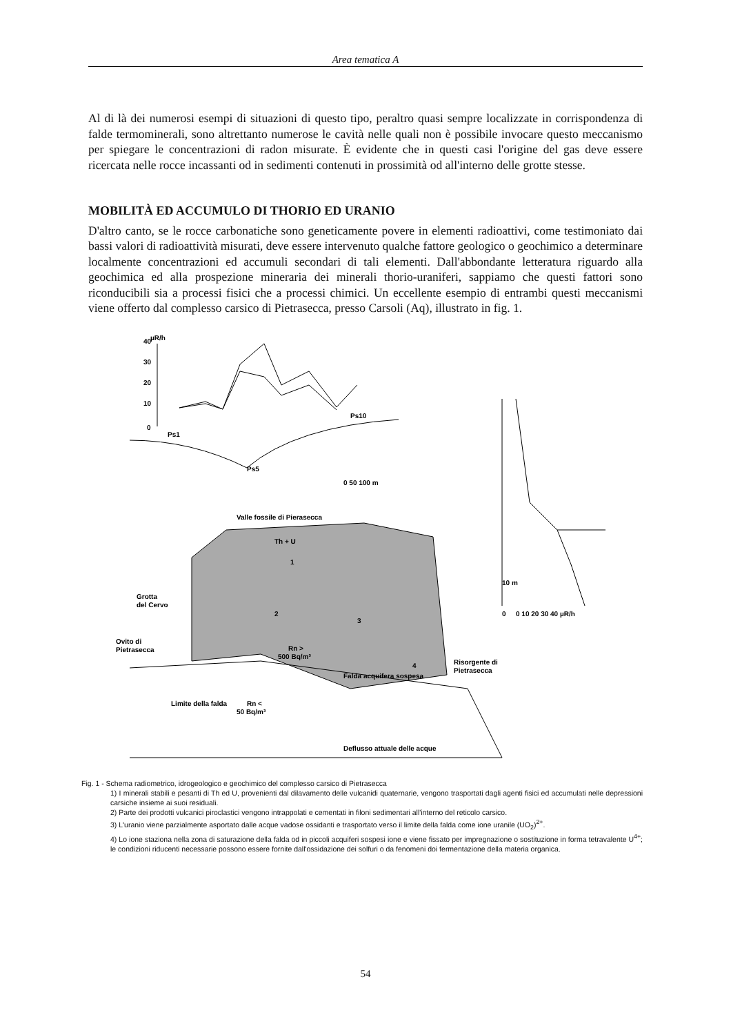Area tematica A
Al di là dei numerosi esempi di situazioni di questo tipo, peraltro quasi sempre localizzate in corrispondenza di falde termominerali, sono altrettanto numerose le cavità nelle quali non è possibile invocare questo meccanismo per spiegare le concentrazioni di radon misurate. È evidente che in questi casi l'origine del gas deve essere ricercata nelle rocce incassanti od in sedimenti contenuti in prossimità od all'interno delle grotte stesse.
MOBILITÀ ED ACCUMULO DI THORIO ED URANIO
D'altro canto, se le rocce carbonatiche sono geneticamente povere in elementi radioattivi, come testimoniato dai bassi valori di radioattività misurati, deve essere intervenuto qualche fattore geologico o geochimico a determinare localmente concentrazioni ed accumuli secondari di tali elementi. Dall'abbondante letteratura riguardo alla geochimica ed alla prospezione mineraria dei minerali thorio-uraniferi, sappiamo che questi fattori sono riconducibili sia a processi fisici che a processi chimici. Un eccellente esempio di entrambi questi meccanismi viene offerto dal complesso carsico di Pietrasecca, presso Carsoli (Aq), illustrato in fig. 1.
µR/h
0
10
20
30
40
Ps1
Ps5
Ps10
0 50 100 m
Valle fossile di Pierasecca
Th + U
1
2
3
4
Grotta
del Cervo
Ovito di
Pietrasecca
Rn >
500 Bq/m³
Risorgente di
Pietrasecca
Falda acquifera sospesa
Rn <
50 Bq/m³
Limite della falda
Deflusso attuale delle acque
10 m
0
0 10 20 30 40 µR/h
Fig. 1 - Schema radiometrico, idrogeologico e geochimico del complesso carsico di Pietrasecca
1) I minerali stabili e pesanti di Th ed U, provenienti dal dilavamento delle vulcanidi quaternarie, vengono trasportati dagli agenti fisici ed accumulati nelle depressioni carsiche insieme ai suoi residuali.
2) Parte dei prodotti vulcanici piroclastici vengono intrappolati e cementati in filoni sedimentari all'interno del reticolo carsico.
3) L'uranio viene parzialmente asportato dalle acque vadose ossidanti e trasportato verso il limite della falda come ione uranile (UO<sub>2</sub>)<sup>2+</sup>.
4) Lo ione staziona nella zona di saturazione della falda od in piccoli acquiferi sospesi ione e viene fissato per impregnazione o sostituzione in forma tetravalente U<sup>4+</sup>; le condizioni riducenti necessarie possono essere fornite dall'ossidazione dei solfuri o da fenomeni doi fermentazione della materia organica.
54